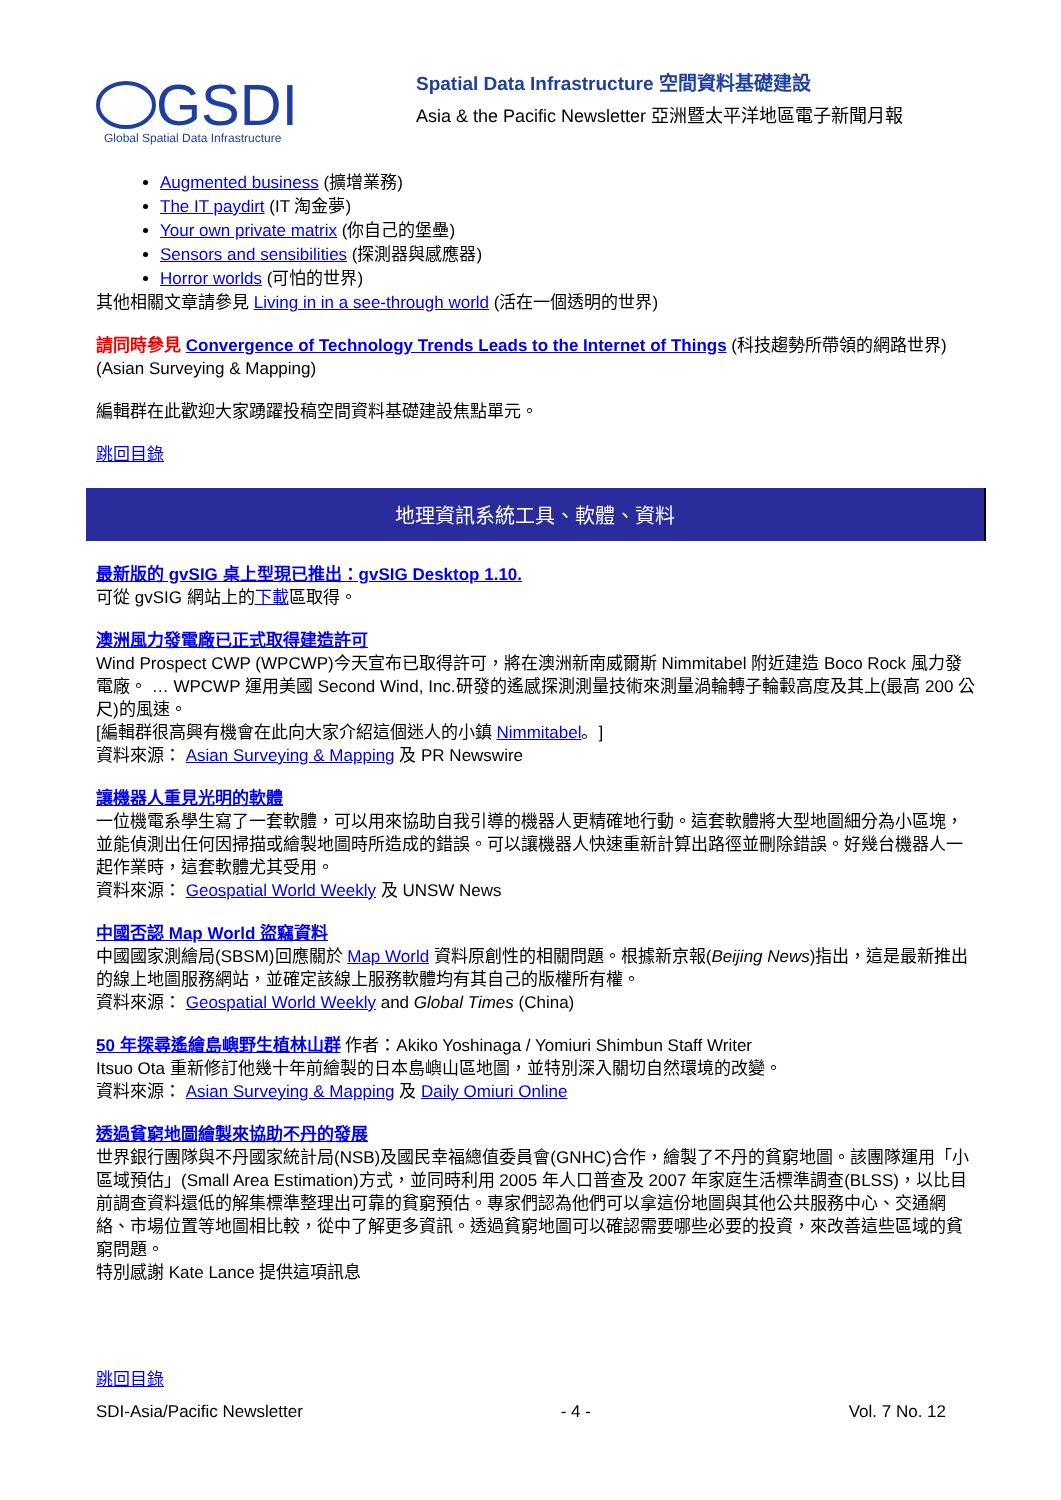GSDI
Global Spatial Data Infrastructure
Spatial Data Infrastructure 空間資料基礎建設
Asia & the Pacific Newsletter 亞洲暨太平洋地區電子新聞月報
Augmented business (擴增業務)
The IT paydirt (IT 淘金夢)
Your own private matrix (你自己的堡壘)
Sensors and sensibilities (探測器與感應器)
Horror worlds (可怕的世界)
其他相關文章請參見 Living in in a see-through world (活在一個透明的世界)
請同時參見 Convergence of Technology Trends Leads to the Internet of Things (科技趨勢所帶領的網路世界) (Asian Surveying & Mapping)
編輯群在此歡迎大家踴躍投稿空間資料基礎建設焦點單元。
跳回目錄
地理資訊系統工具、軟體、資料
最新版的 gvSIG 桌上型現已推出：gvSIG Desktop 1.10.
可從 gvSIG 網站上的下載區取得。
澳洲風力發電廠已正式取得建造許可
Wind Prospect CWP (WPCWP)今天宣布已取得許可，將在澳洲新南威爾斯 Nimmitabel 附近建造 Boco Rock 風力發電廠。 … WPCWP 運用美國 Second Wind, Inc.研發的遙感探測測量技術來測量渦輪轉子輪轂高度及其上(最高 200 公尺)的風速。
[編輯群很高興有機會在此向大家介紹這個迷人的小鎮 Nimmitabel。]
資料來源： Asian Surveying & Mapping 及 PR Newswire
讓機器人重見光明的軟體
一位機電系學生寫了一套軟體，可以用來協助自我引導的機器人更精確地行動。這套軟體將大型地圖細分為小區塊，並能偵測出任何因掃描或繪製地圖時所造成的錯誤。可以讓機器人快速重新計算出路徑並刪除錯誤。好幾台機器人一起作業時，這套軟體尤其受用。
資料來源： Geospatial World Weekly 及 UNSW News
中國否認 Map World 盜竊資料
中國國家測繪局(SBSM)回應關於 Map World 資料原創性的相關問題。根據新京報(Beijing News)指出，這是最新推出的線上地圖服務網站，並確定該線上服務軟體均有其自己的版權所有權。
資料來源： Geospatial World Weekly and Global Times (China)
50 年探尋遙繪島嶼野生植林山群 作者：Akiko Yoshinaga / Yomiuri Shimbun Staff Writer
Itsuo Ota 重新修訂他幾十年前繪製的日本島嶼山區地圖，並特別深入關切自然環境的改變。
資料來源： Asian Surveying & Mapping 及 Daily Omiuri Online
透過貧窮地圖繪製來協助不丹的發展
世界銀行團隊與不丹國家統計局(NSB)及國民幸福總值委員會(GNHC)合作，繪製了不丹的貧窮地圖。該團隊運用「小區域預估」(Small Area Estimation)方式，並同時利用 2005 年人口普查及 2007 年家庭生活標準調查(BLSS)，以比目前調查資料還低的解集標準整理出可靠的貧窮預估。專家們認為他們可以拿這份地圖與其他公共服務中心、交通網絡、市場位置等地圖相比較，從中了解更多資訊。透過貧窮地圖可以確認需要哪些必要的投資，來改善這些區域的貧窮問題。
特別感謝 Kate Lance 提供這項訊息
跳回目錄
SDI-Asia/Pacific Newsletter - 4 - Vol. 7 No. 12